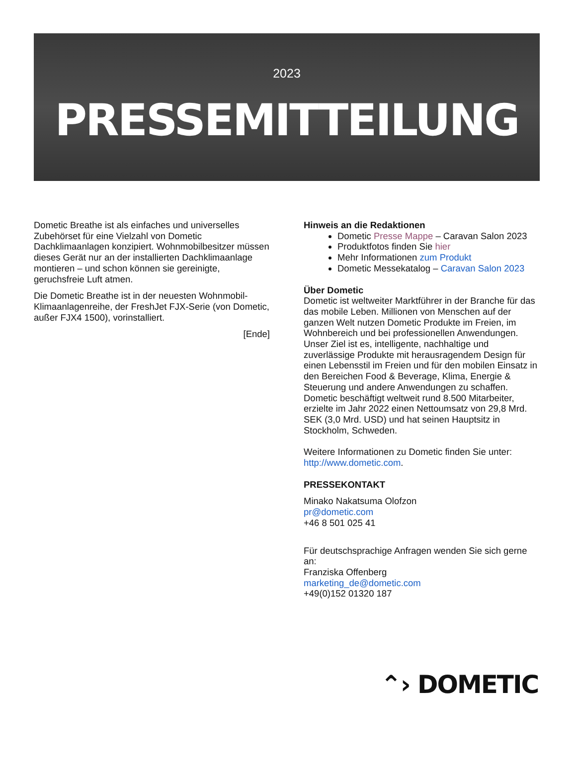2023
PRESSEMITTEILUNG
Dometic Breathe ist als einfaches und universelles Zubehörset für eine Vielzahl von Dometic Dachklimaanlagen konzipiert. Wohnmobilbesitzer müssen dieses Gerät nur an der installierten Dachklimaanlage montieren – und schon können sie gereinigte, geruchsfreie Luft atmen.
Die Dometic Breathe ist in der neuesten Wohnmobil-Klimaanlagenreihe, der FreshJet FJX-Serie (von Dometic, außer FJX4 1500), vorinstalliert.
[Ende]
Hinweis an die Redaktionen
Dometic Presse Mappe – Caravan Salon 2023
Produktfotos finden Sie hier
Mehr Informationen zum Produkt
Dometic Messekatalog – Caravan Salon 2023
Über Dometic
Dometic ist weltweiter Marktführer in der Branche für das das mobile Leben. Millionen von Menschen auf der ganzen Welt nutzen Dometic Produkte im Freien, im Wohnbereich und bei professionellen Anwendungen. Unser Ziel ist es, intelligente, nachhaltige und zuverlässige Produkte mit herausragendem Design für einen Lebensstil im Freien und für den mobilen Einsatz in den Bereichen Food & Beverage, Klima, Energie & Steuerung und andere Anwendungen zu schaffen. Dometic beschäftigt weltweit rund 8.500 Mitarbeiter, erzielte im Jahr 2022 einen Nettoumsatz von 29,8 Mrd. SEK (3,0 Mrd. USD) und hat seinen Hauptsitz in Stockholm, Schweden.
Weitere Informationen zu Dometic finden Sie unter: http://www.dometic.com.
PRESSEKONTAKT
Minako Nakatsuma Olofzon
pr@dometic.com
+46 8 501 025 41
Für deutschsprachige Anfragen wenden Sie sich gerne an:
Franziska Offenberg
marketing_de@dometic.com
+49(0)152 01320 187
⌃› DOMETIC